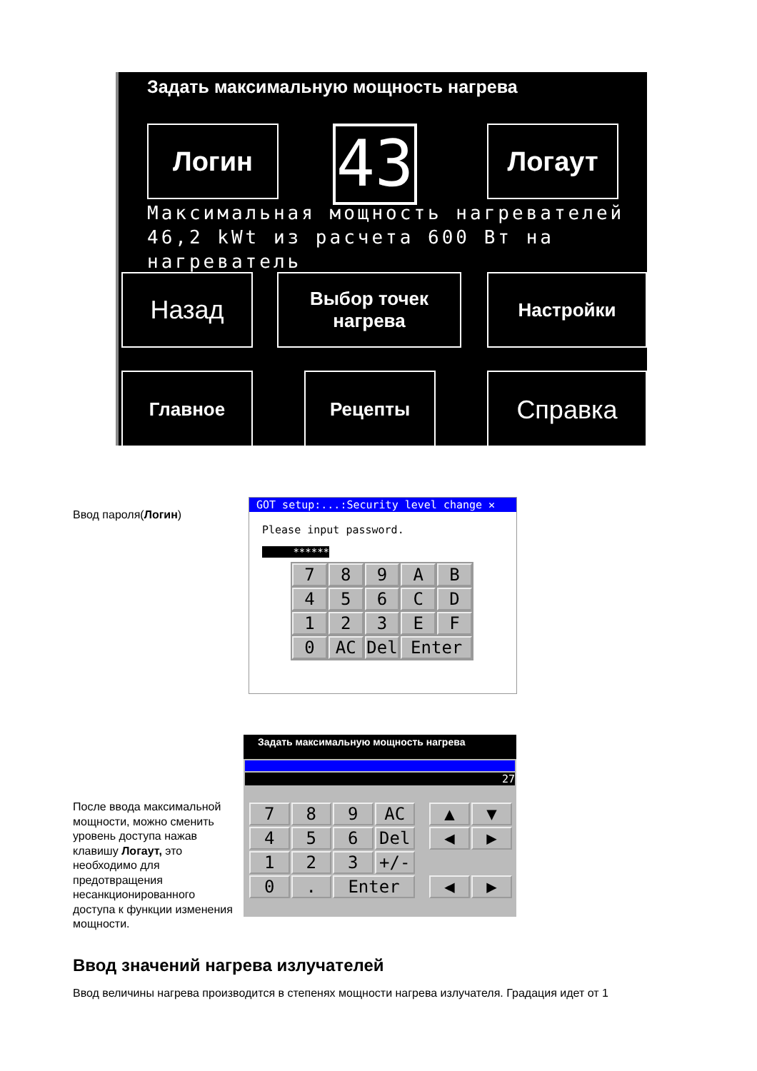Задать максимальную мощность нагрева
Логин 43 Логаут
Максимальная мощность нагревателей
46,2 kWt из расчета 600 Вт на
нагреватель
Назад
Выбор точек нагрева
Настройки
Главное Рецепты Справка
Ввод пароля(Логин)
GOT setup:...:Security level change ✕
Please input password.
******
7
8
9
A
B
4
5
6
C
D
1
2
3
E
F
0
AC
Del
Enter
После ввода максимальной мощности, можно сменить уровень доступа нажав клавишу Логаут, это необходимо для предотвращения несанкционированного доступа к функции изменения мощности.
Задать максимальную мощность нагрева
27
7
8
9
AC
4
5
6
Del
1
2
3
+/-
0
.
Enter
▲
▼
◀
▶
◀
▶
Ввод значений нагрева излучателей
Ввод величины нагрева производится в степенях мощности нагрева излучателя. Градация идет от 1